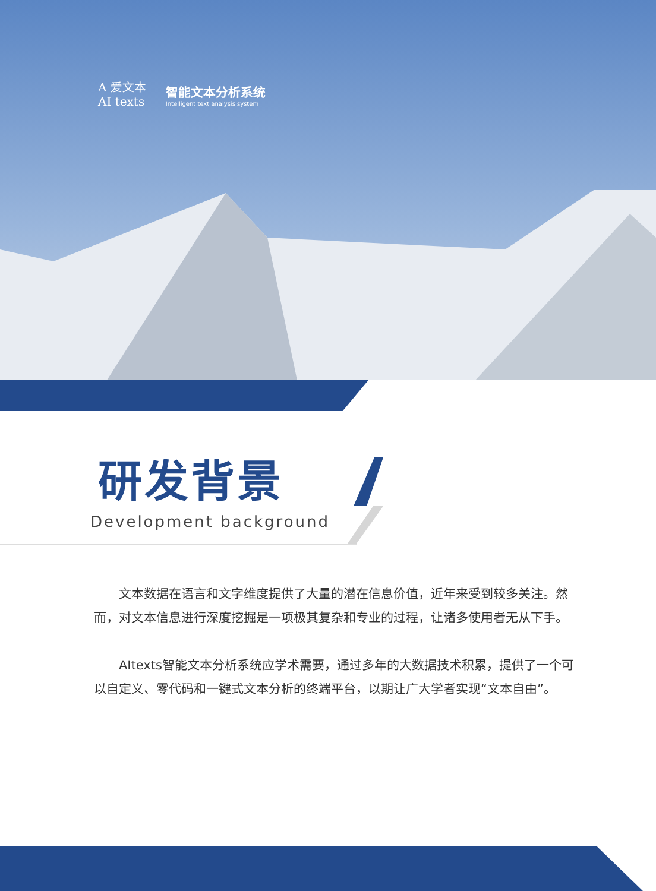A 爱文本
AI texts
智能文本分析系统
Intelligent text analysis system
研发背景
Development background
文本数据在语言和文字维度提供了大量的潜在信息价值，近年来受到较多关注。然而，对文本信息进行深度挖掘是一项极其复杂和专业的过程，让诸多使用者无从下手。
AItexts智能文本分析系统应学术需要，通过多年的大数据技术积累，提供了一个可以自定义、零代码和一键式文本分析的终端平台，以期让广大学者实现“文本自由”。